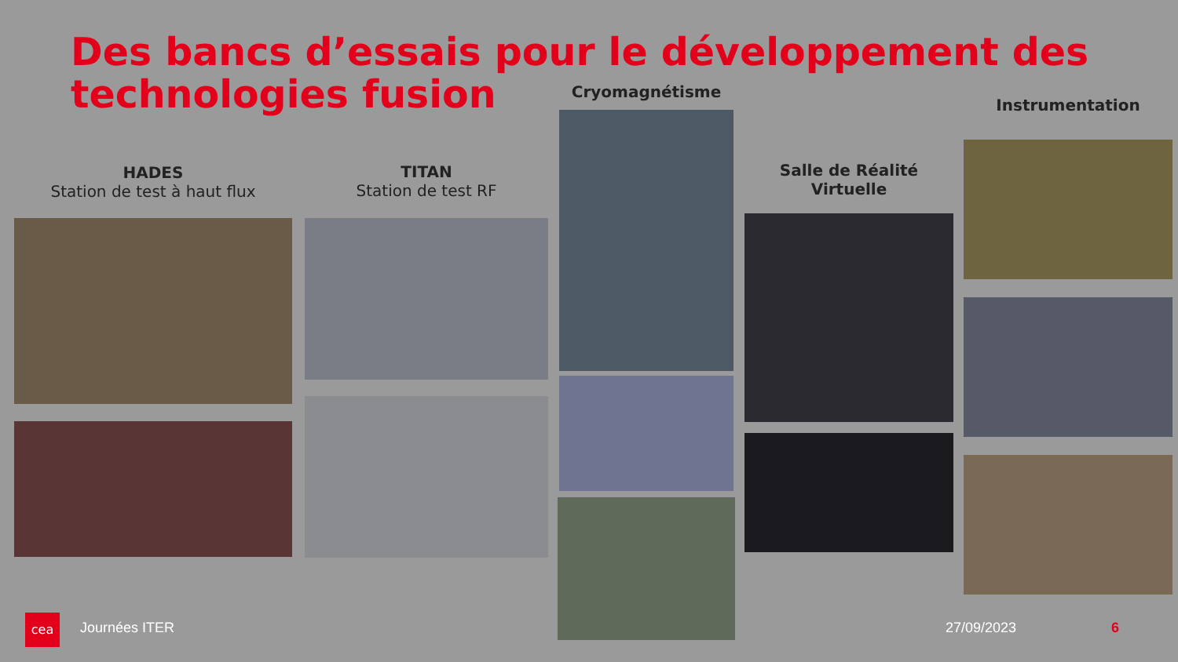Des bancs d’essais pour le développement des technologies fusion
HADES
Station de test à haut flux
TITAN
Station de test RF
Cryomagnétisme
Salle de Réalité
Virtuelle
Instrumentation
cea Journées ITER 27/09/2023 6